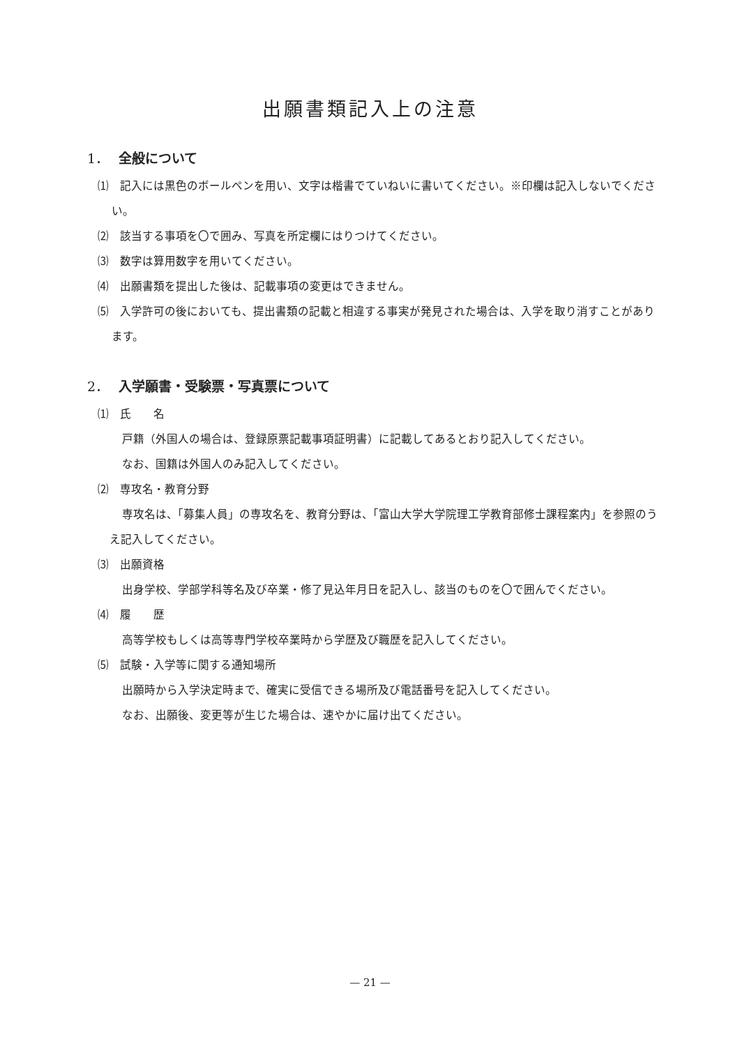出願書類記入上の注意
1． 全般について
⑴　記入には黒色のボールペンを用い、文字は楷書でていねいに書いてください。※印欄は記入しないでください。
⑵　該当する事項を〇で囲み、写真を所定欄にはりつけてください。
⑶　数字は算用数字を用いてください。
⑷　出願書類を提出した後は、記載事項の変更はできません。
⑸　入学許可の後においても、提出書類の記載と相違する事実が発見された場合は、入学を取り消すことがあります。
2． 入学願書・受験票・写真票について
⑴　氏　　名
戸籍（外国人の場合は、登録原票記載事項証明書）に記載してあるとおり記入してください。
なお、国籍は外国人のみ記入してください。
⑵　専攻名・教育分野
専攻名は、「募集人員」の専攻名を、教育分野は、「富山大学大学院理工学教育部修士課程案内」を参照のうえ記入してください。
⑶　出願資格
出身学校、学部学科等名及び卒業・修了見込年月日を記入し、該当のものを〇で囲んでください。
⑷　履　　歴
高等学校もしくは高等専門学校卒業時から学歴及び職歴を記入してください。
⑸　試験・入学等に関する通知場所
出願時から入学決定時まで、確実に受信できる場所及び電話番号を記入してください。
なお、出願後、変更等が生じた場合は、速やかに届け出てください。
— 21 —